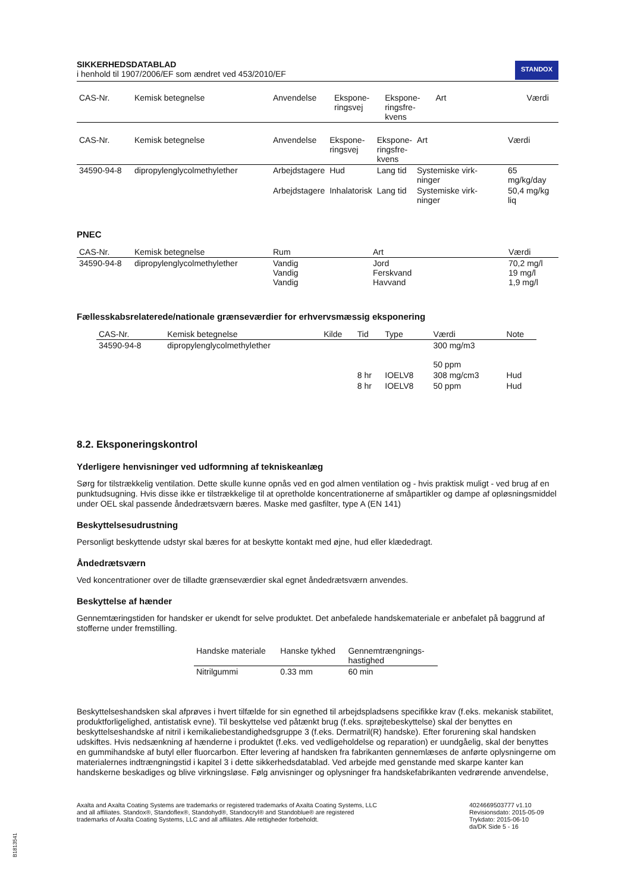SIKKERHEDSDATABLAD
i henhold til 1907/2006/EF som ændret ved 453/2010/EF
STANDOX
| CAS-Nr. | Kemisk betegnelse | Anvendelse | Ekspone- ringsvej | Ekspone- ringsfre- kvens | Art | Værdi |
| --- | --- | --- | --- | --- | --- | --- |
| CAS-Nr. | Kemisk betegnelse | Anvendelse | Ekspone- ringsvej | Ekspone- ringsfre- kvens | Art | Værdi |
| --- | --- | --- | --- | --- | --- | --- |
| 34590-94-8 | dipropylenglycolmethylether | Arbejdstagere | Hud | Lang tid | Systemiske virk- ninger | 65 mg/kg/day |
| | | Arbejdstagere | Inhalatorisk | Lang tid | Systemiske virk- ninger | 50,4 mg/kg liq |
PNEC
| CAS-Nr. | Kemisk betegnelse | Rum | Art | Værdi |
| --- | --- | --- | --- | --- |
| 34590-94-8 | dipropylenglycolmethylether | Vandig Vandig Vandig | Jord Ferskvand Havvand | 70,2 mg/l 19 mg/l 1,9 mg/l |
Fællesskabsrelaterede/nationale grænseværdier for erhvervsmæssig eksponering
| CAS-Nr. | Kemisk betegnelse | Kilde | Tid | Type | Værdi | Note |
| --- | --- | --- | --- | --- | --- | --- |
| 34590-94-8 | dipropylenglycolmethylether | | | | 300 mg/m3 50 ppm | |
| | | | 8 hr | IOELV8 | 308 mg/cm3 | Hud |
| | | | 8 hr | IOELV8 | 50 ppm | Hud |
8.2. Eksponeringskontrol
Yderligere henvisninger ved udformning af tekniskeanlæg
Sørg for tilstrækkelig ventilation. Dette skulle kunne opnås ved en god almen ventilation og - hvis praktisk muligt - ved brug af en punktudsugning. Hvis disse ikke er tilstrækkelige til at opretholde koncentrationerne af småpartikler og dampe af opløsningsmiddel under OEL skal passende åndedrætsværn bæres. Maske med gasfilter, type A (EN 141)
Beskyttelsesudrustning
Personligt beskyttende udstyr skal bæres for at beskytte kontakt med øjne, hud eller klædedragt.
Åndedrætsværn
Ved koncentrationer over de tilladte grænseværdier skal egnet åndedrætsværn anvendes.
Beskyttelse af hænder
Gennemtæringstiden for handsker er ukendt for selve produktet. Det anbefalede handskemateriale er anbefalet på baggrund af stofferne under fremstilling.
| Handske materiale | Hanske tykhed | Gennemtrængnings- hastighed |
| --- | --- | --- |
| Nitrilgummi | 0.33 mm | 60 min |
Beskyttelseshandsken skal afprøves i hvert tilfælde for sin egnethed til arbejdspladsens specifikke krav (f.eks. mekanisk stabilitet, produktforligelighed, antistatisk evne). Til beskyttelse ved påtænkt brug (f.eks. sprøjtebeskyttelse) skal der benyttes en beskyttelseshandske af nitril i kemikaliebestandighedsgruppe 3 (f.eks. Dermatril(R) handske). Efter forurening skal handsken udskiftes. Hvis nedsænkning af hænderne i produktet (f.eks. ved vedligeholdelse og reparation) er uundgåelig, skal der benyttes en gummihandske af butyl eller fluorcarbon. Efter levering af handsken fra fabrikanten gennemlæses de anførte oplysningerne om materialernes indtrængningstid i kapitel 3 i dette sikkerhedsdatablad. Ved arbejde med genstande med skarpe kanter kan handskerne beskadiges og blive virkningsløse. Følg anvisninger og oplysninger fra handskefabrikanten vedrørende anvendelse,
Axalta and Axalta Coating Systems are trademarks or registered trademarks of Axalta Coating Systems, LLC and all affiliates. Standox®, Standoflex®, Standohyd®, Standocryl® and Standoblue® are registered trademarks of Axalta Coating Systems, LLC and all affiliates. Alle rettigheder forbeholdt.
4024669503777 v1.10
Revisionsdato: 2015-05-09
Trykdato: 2015-06-10
da/DK Side 5 - 16
B1813541